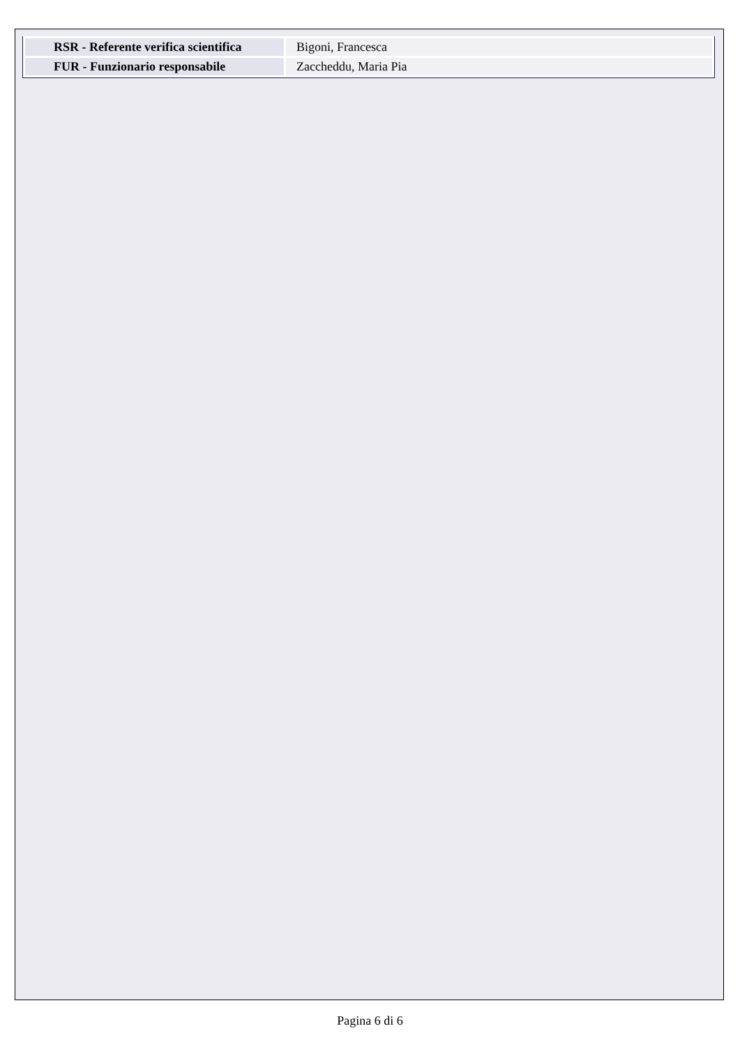| RSR - Referente verifica scientifica | Bigoni, Francesca |
| FUR - Funzionario responsabile | Zaccheddu, Maria Pia |
Pagina 6 di 6